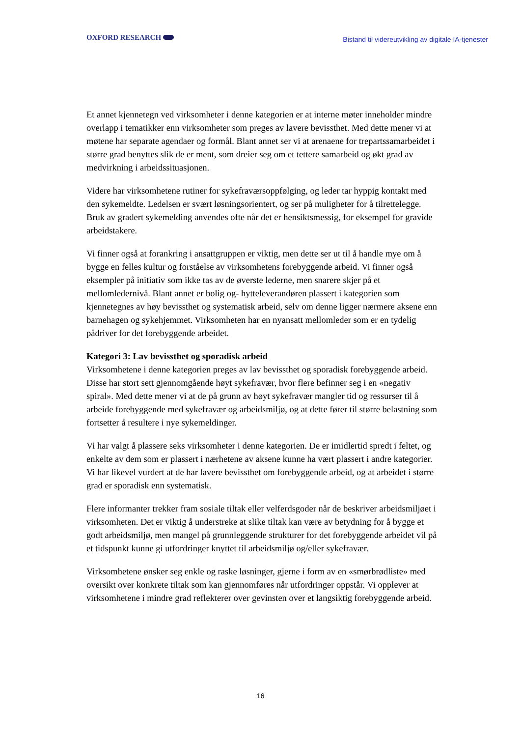OXFORD RESEARCH
Bistand til videreutvikling av digitale IA-tjenester
Et annet kjennetegn ved virksomheter i denne kategorien er at interne møter inneholder mindre overlapp i tematikker enn virksomheter som preges av lavere bevissthet. Med dette mener vi at møtene har separate agendaer og formål. Blant annet ser vi at arenaene for trepartssamarbeidet i større grad benyttes slik de er ment, som dreier seg om et tettere samarbeid og økt grad av medvirkning i arbeidssituasjonen.
Videre har virksomhetene rutiner for sykefraværsoppfølging, og leder tar hyppig kontakt med den sykemeldte. Ledelsen er svært løsningsorientert, og ser på muligheter for å tilrettelegge. Bruk av gradert sykemelding anvendes ofte når det er hensiktsmessig, for eksempel for gravide arbeidstakere.
Vi finner også at forankring i ansattgruppen er viktig, men dette ser ut til å handle mye om å bygge en felles kultur og forståelse av virksomhetens forebyggende arbeid. Vi finner også eksempler på initiativ som ikke tas av de øverste lederne, men snarere skjer på et mellomledernivå. Blant annet er bolig og- hytteleverandøren plassert i kategorien som kjennetegnes av høy bevissthet og systematisk arbeid, selv om denne ligger nærmere aksene enn barnehagen og sykehjemmet. Virksomheten har en nyansatt mellomleder som er en tydelig pådriver for det forebyggende arbeidet.
Kategori 3: Lav bevissthet og sporadisk arbeid
Virksomhetene i denne kategorien preges av lav bevissthet og sporadisk forebyggende arbeid. Disse har stort sett gjennomgående høyt sykefravær, hvor flere befinner seg i en «negativ spiral». Med dette mener vi at de på grunn av høyt sykefravær mangler tid og ressurser til å arbeide forebyggende med sykefravær og arbeidsmiljø, og at dette fører til større belastning som fortsetter å resultere i nye sykemeldinger.
Vi har valgt å plassere seks virksomheter i denne kategorien. De er imidlertid spredt i feltet, og enkelte av dem som er plassert i nærhetene av aksene kunne ha vært plassert i andre kategorier. Vi har likevel vurdert at de har lavere bevissthet om forebyggende arbeid, og at arbeidet i større grad er sporadisk enn systematisk.
Flere informanter trekker fram sosiale tiltak eller velferdsgoder når de beskriver arbeidsmiljøet i virksomheten. Det er viktig å understreke at slike tiltak kan være av betydning for å bygge et godt arbeidsmiljø, men mangel på grunnleggende strukturer for det forebyggende arbeidet vil på et tidspunkt kunne gi utfordringer knyttet til arbeidsmiljø og/eller sykefravær.
Virksomhetene ønsker seg enkle og raske løsninger, gjerne i form av en «smørbrødliste» med oversikt over konkrete tiltak som kan gjennomføres når utfordringer oppstår. Vi opplever at virksomhetene i mindre grad reflekterer over gevinsten over et langsiktig forebyggende arbeid.
16